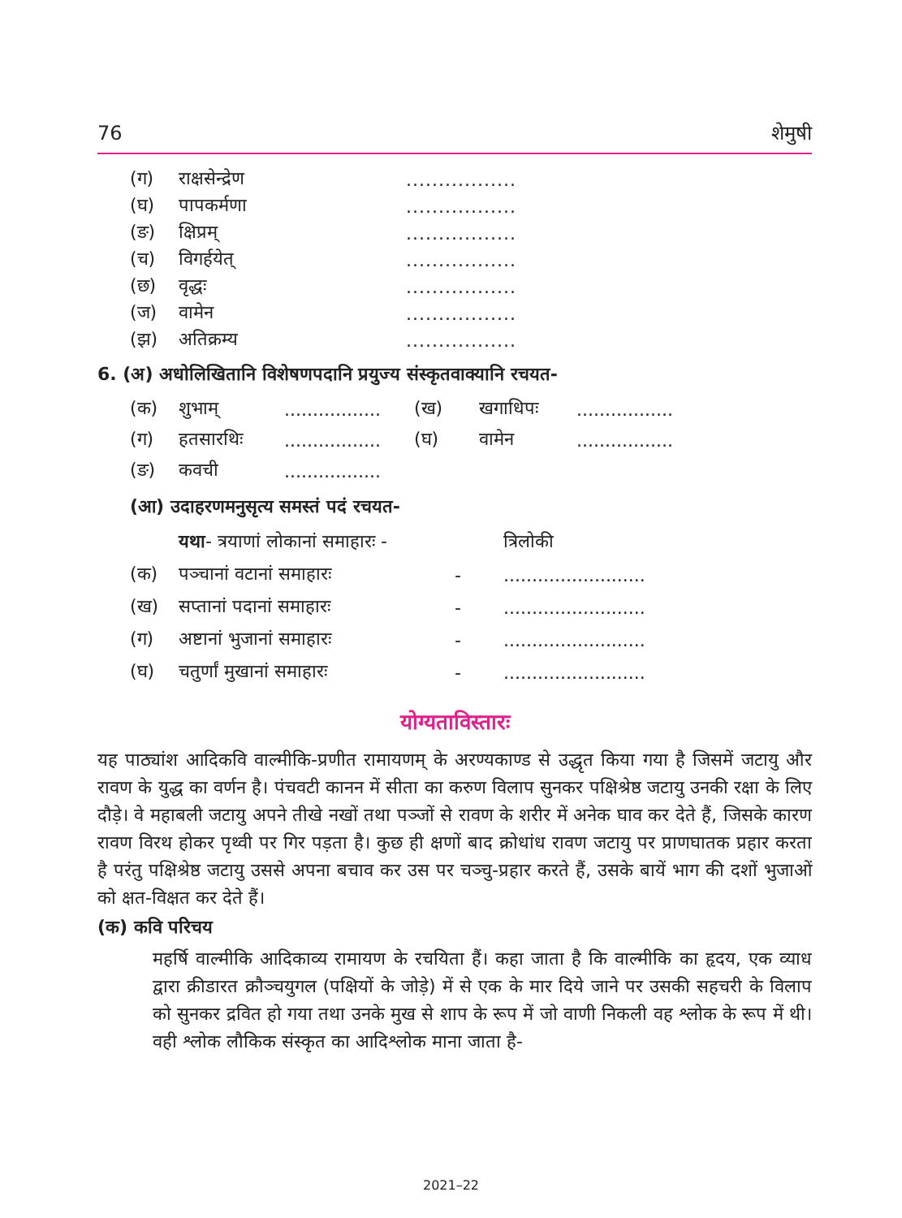76 शेमुषी
(ग) राक्षसेन्द्रेण.................
(घ) पापकर्मणा.................
(ङ) क्षिप्रम्.................
(च) विगर्हयेत्.................
(छ) वृद्धः.................
(ज) वामेन.................
(झ) अतिक्रम्य.................
6. (अ) अधोलिखितानि विशेषणपदानि प्रयुज्य संस्कृतवाक्यानि रचयत-
(क) शुभाम्................. (ख) खगाधिपः.................
(ग) हतसारथिः................. (घ) वामेन.................
(ङ) कवची.................
(आ) उदाहरणमनुसृत्य समस्तं पदं रचयत-
यथा- त्रयाणां लोकानां समाहारः - त्रिलोकी
(क) पञ्चानां वटानां समाहारः -.........................
(ख) सप्तानां पदानां समाहारः -.........................
(ग) अष्टानां भुजानां समाहारः -.........................
(घ) चतुर्णां मुखानां समाहारः -.........................
योग्यताविस्तारः
यह पाठ्यांश आदिकवि वाल्मीकि-प्रणीत रामायणम् के अरण्यकाण्ड से उद्धृत किया गया है जिसमें जटायु और रावण के युद्ध का वर्णन है। पंचवटी कानन में सीता का करुण विलाप सुनकर पक्षिश्रेष्ठ जटायु उनकी रक्षा के लिए दौड़े। वे महाबली जटायु अपने तीखे नखों तथा पञ्जों से रावण के शरीर में अनेक घाव कर देते हैं, जिसके कारण रावण विरथ होकर पृथ्वी पर गिर पड़ता है। कुछ ही क्षणों बाद क्रोधांध रावण जटायु पर प्राणघातक प्रहार करता है परंतु पक्षिश्रेष्ठ जटायु उससे अपना बचाव कर उस पर चञ्चु-प्रहार करते हैं, उसके बायें भाग की दशों भुजाओं को क्षत-विक्षत कर देते हैं।
(क) कवि परिचय
महर्षि वाल्मीकि आदिकाव्य रामायण के रचयिता हैं। कहा जाता है कि वाल्मीकि का हृदय, एक व्याध द्वारा क्रीडारत क्रौञ्चयुगल (पक्षियों के जोड़े) में से एक के मार दिये जाने पर उसकी सहचरी के विलाप को सुनकर द्रवित हो गया तथा उनके मुख से शाप के रूप में जो वाणी निकली वह श्लोक के रूप में थी। वही श्लोक लौकिक संस्कृत का आदिश्लोक माना जाता है-
2021–22